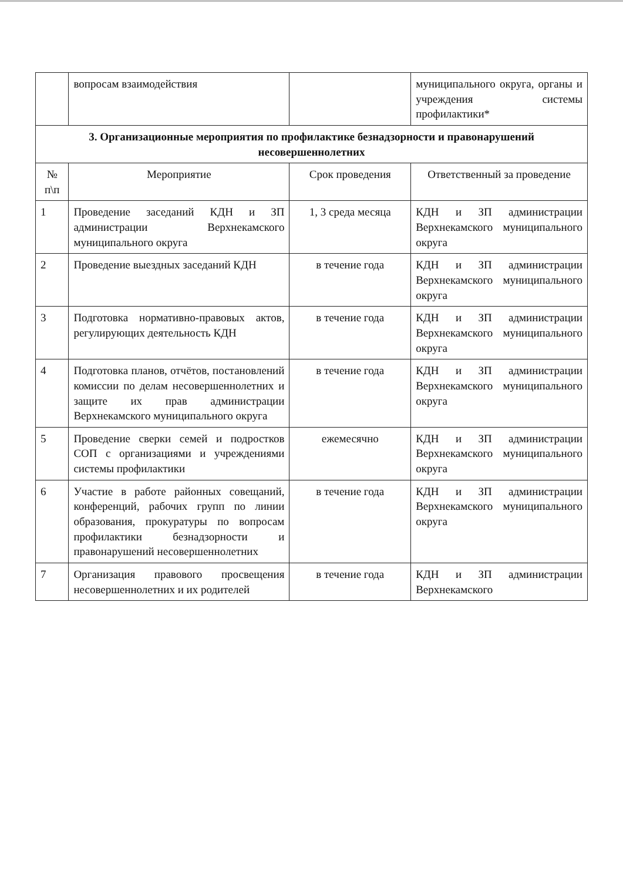| | вопросам взаимодействия | | муниципального округа, органы и учреждения системы профилактики* |
| 3. Организационные мероприятия по профилактике безнадзорности и правонарушений несовершеннолетних | | | |
| № п\п | Мероприятие | Срок проведения | Ответственный за проведение |
| 1 | Проведение заседаний КДН и ЗП администрации Верхнекамского муниципального округа | 1, 3 среда месяца | КДН и ЗП администрации Верхнекамского муниципального округа |
| 2 | Проведение выездных заседаний КДН | в течение года | КДН и ЗП администрации Верхнекамского муниципального округа |
| 3 | Подготовка нормативно-правовых актов, регулирующих деятельность КДН | в течение года | КДН и ЗП администрации Верхнекамского муниципального округа |
| 4 | Подготовка планов, отчётов, постановлений комиссии по делам несовершеннолетних и защите их прав администрации Верхнекамского муниципального округа | в течение года | КДН и ЗП администрации Верхнекамского муниципального округа |
| 5 | Проведение сверки семей и подростков СОП с организациями и учреждениями системы профилактики | ежемесячно | КДН и ЗП администрации Верхнекамского муниципального округа |
| 6 | Участие в работе районных совещаний, конференций, рабочих групп по линии образования, прокуратуры по вопросам профилактики безнадзорности и правонарушений несовершеннолетних | в течение года | КДН и ЗП администрации Верхнекамского муниципального округа |
| 7 | Организация правового просвещения несовершеннолетних и их родителей | в течение года | КДН и ЗП администрации Верхнекамского |